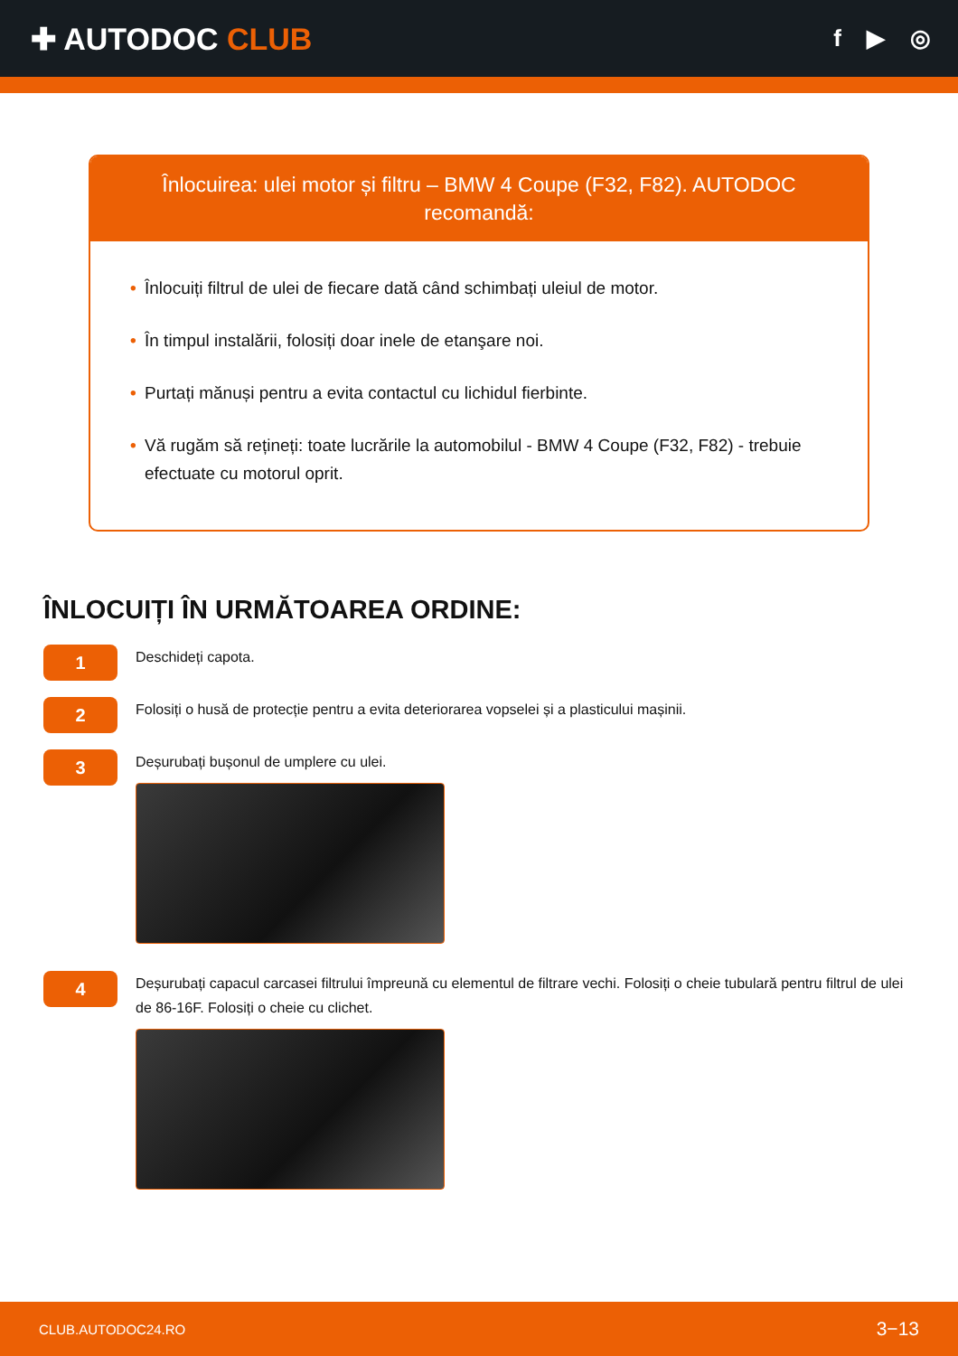✚ AUTODOC CLUB
f ▶ ◎
Înlocuirea: ulei motor și filtru – BMW 4 Coupe (F32, F82). AUTODOC recomandă:
• Înlocuiți filtrul de ulei de fiecare dată când schimbați uleiul de motor.
• În timpul instalării, folosiți doar inele de etanşare noi.
• Purtați mănuși pentru a evita contactul cu lichidul fierbinte.
• Vă rugăm să rețineți: toate lucrările la automobilul - BMW 4 Coupe (F32, F82) - trebuie efectuate cu motorul oprit.
ÎNLOCUIȚI ÎN URMĂTOAREA ORDINE:
1
Deschideți capota.
2
Folosiți o husă de protecție pentru a evita deteriorarea vopselei și a plasticului mașinii.
3
Deșurubați bușonul de umplere cu ulei.
4
Deșurubați capacul carcasei filtrului împreună cu elementul de filtrare vechi. Folosiți o cheie tubulară pentru filtrul de ulei de 86-16F. Folosiți o cheie cu clichet.
CLUB.AUTODOC24.RO 3−13